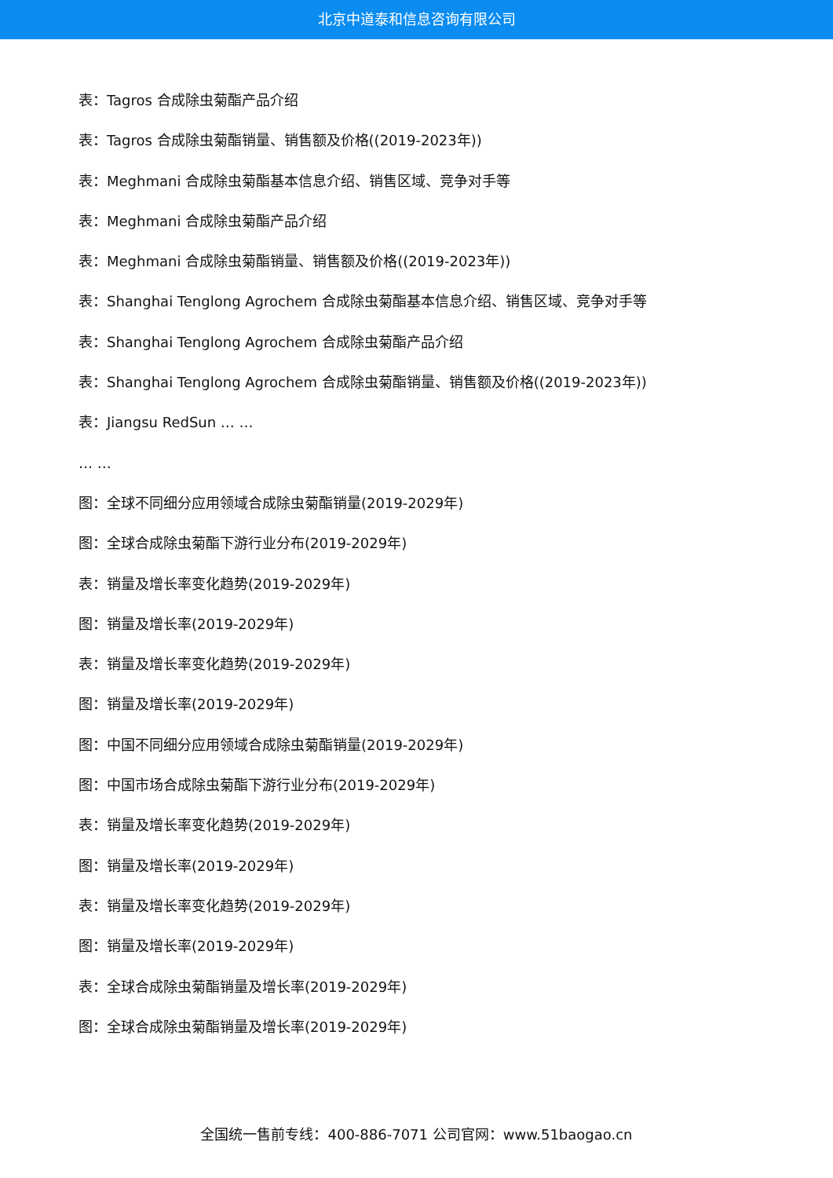北京中道泰和信息咨询有限公司
表：Tagros 合成除虫菊酯产品介绍
表：Tagros 合成除虫菊酯销量、销售额及价格((2019-2023年))
表：Meghmani 合成除虫菊酯基本信息介绍、销售区域、竞争对手等
表：Meghmani 合成除虫菊酯产品介绍
表：Meghmani 合成除虫菊酯销量、销售额及价格((2019-2023年))
表：Shanghai Tenglong Agrochem 合成除虫菊酯基本信息介绍、销售区域、竞争对手等
表：Shanghai Tenglong Agrochem 合成除虫菊酯产品介绍
表：Shanghai Tenglong Agrochem 合成除虫菊酯销量、销售额及价格((2019-2023年))
表：Jiangsu RedSun … …
… …
图：全球不同细分应用领域合成除虫菊酯销量(2019-2029年)
图：全球合成除虫菊酯下游行业分布(2019-2029年)
表：销量及增长率变化趋势(2019-2029年)
图：销量及增长率(2019-2029年)
表：销量及增长率变化趋势(2019-2029年)
图：销量及增长率(2019-2029年)
图：中国不同细分应用领域合成除虫菊酯销量(2019-2029年)
图：中国市场合成除虫菊酯下游行业分布(2019-2029年)
表：销量及增长率变化趋势(2019-2029年)
图：销量及增长率(2019-2029年)
表：销量及增长率变化趋势(2019-2029年)
图：销量及增长率(2019-2029年)
表：全球合成除虫菊酯销量及增长率(2019-2029年)
图：全球合成除虫菊酯销量及增长率(2019-2029年)
全国统一售前专线：400-886-7071 公司官网：www.51baogao.cn